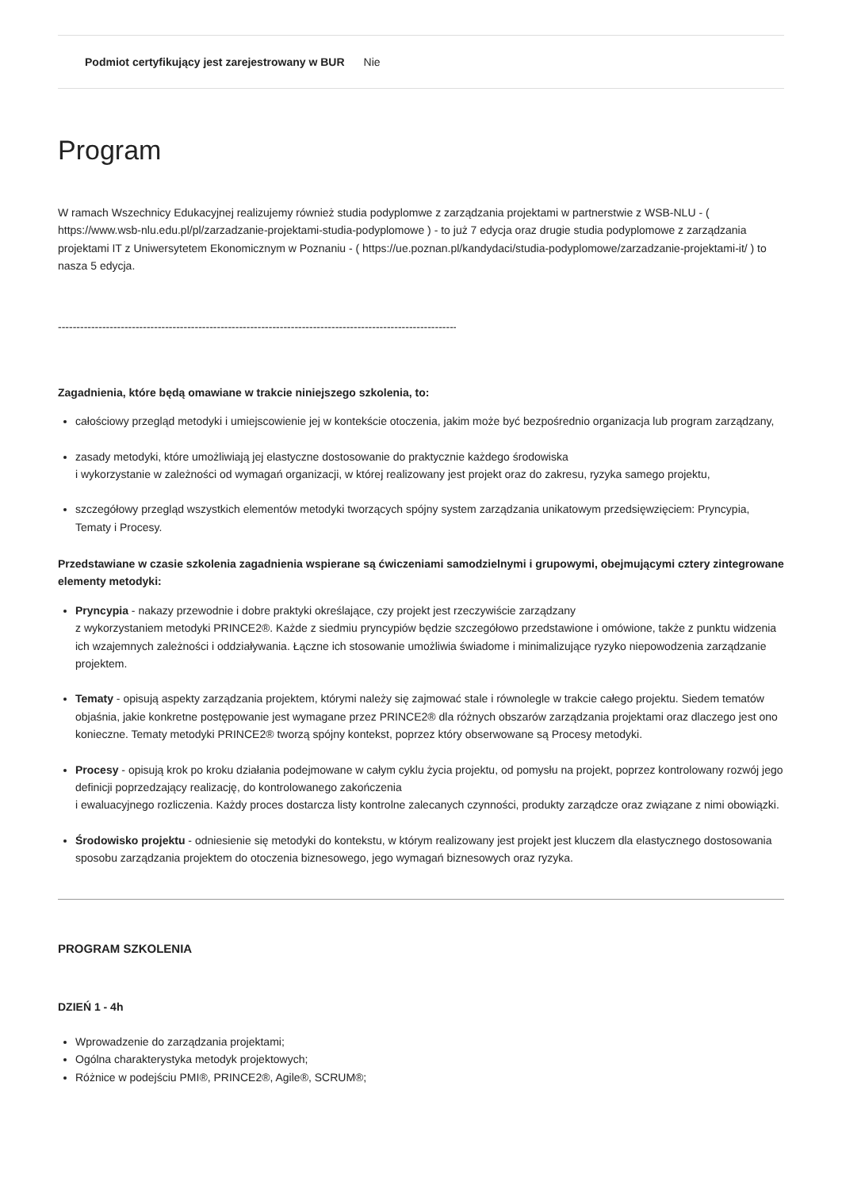| Podmiot certyfikujący jest zarejestrowany w BUR | Nie |
Program
W ramach Wszechnicy Edukacyjnej realizujemy również studia podyplomwe z zarządzania projektami w partnerstwie z WSB-NLU - ( https://www.wsb-nlu.edu.pl/pl/zarzadzanie-projektami-studia-podyplomowe ) - to już 7 edycja oraz drugie studia podyplomowe z zarządzania projektami IT z Uniwersytetem Ekonomicznym w Poznaniu - ( https://ue.poznan.pl/kandydaci/studia-podyplomowe/zarzadzanie-projektami-it/ ) to nasza 5 edycja.
--------------------------------------------------------------------------------------------------------------------------------------------------
Zagadnienia, które będą omawiane w trakcie niniejszego szkolenia, to:
całościowy przegląd metodyki i umiejscowienie jej w kontekście otoczenia, jakim może być bezpośrednio organizacja lub program zarządzany,
zasady metodyki, które umożliwiają jej elastyczne dostosowanie do praktycznie każdego środowiska
i wykorzystanie w zależności od wymagań organizacji, w której realizowany jest projekt oraz do zakresu, ryzyka samego projektu,
szczegółowy przegląd wszystkich elementów metodyki tworzących spójny system zarządzania unikatowym przedsięwzięciem: Pryncypia, Tematy i Procesy.
Przedstawiane w czasie szkolenia zagadnienia wspierane są ćwiczeniami samodzielnymi i grupowymi, obejmującymi cztery zintegrowane elementy metodyki:
Pryncypia - nakazy przewodnie i dobre praktyki określające, czy projekt jest rzeczywiście zarządzany
z wykorzystaniem metodyki PRINCE2®. Każde z siedmiu pryncypiów będzie szczegółowo przedstawione i omówione, także z punktu widzenia ich wzajemnych zależności i oddziaływania. Łączne ich stosowanie umożliwia świadome i minimalizujące ryzyko niepowodzenia zarządzanie projektem.
Tematy - opisują aspekty zarządzania projektem, którymi należy się zajmować stale i równolegle w trakcie całego projektu. Siedem tematów objaśnia, jakie konkretne postępowanie jest wymagane przez PRINCE2® dla różnych obszarów zarządzania projektami oraz dlaczego jest ono konieczne. Tematy metodyki PRINCE2® tworzą spójny kontekst, poprzez który obserwowane są Procesy metodyki.
Procesy - opisują krok po kroku działania podejmowane w całym cyklu życia projektu, od pomysłu na projekt, poprzez kontrolowany rozwój jego definicji poprzedzający realizację, do kontrolowanego zakończenia
i ewaluacyjnego rozliczenia. Każdy proces dostarcza listy kontrolne zalecanych czynności, produkty zarządcze oraz związane z nimi obowiązki.
Środowisko projektu - odniesienie się metodyki do kontekstu, w którym realizowany jest projekt jest kluczem dla elastycznego dostosowania sposobu zarządzania projektem do otoczenia biznesowego, jego wymagań biznesowych oraz ryzyka.
PROGRAM SZKOLENIA
DZIEŃ 1 - 4h
Wprowadzenie do zarządzania projektami;
Ogólna charakterystyka metodyk projektowych;
Różnice w podejściu PMI®, PRINCE2®, Agile®, SCRUM®;